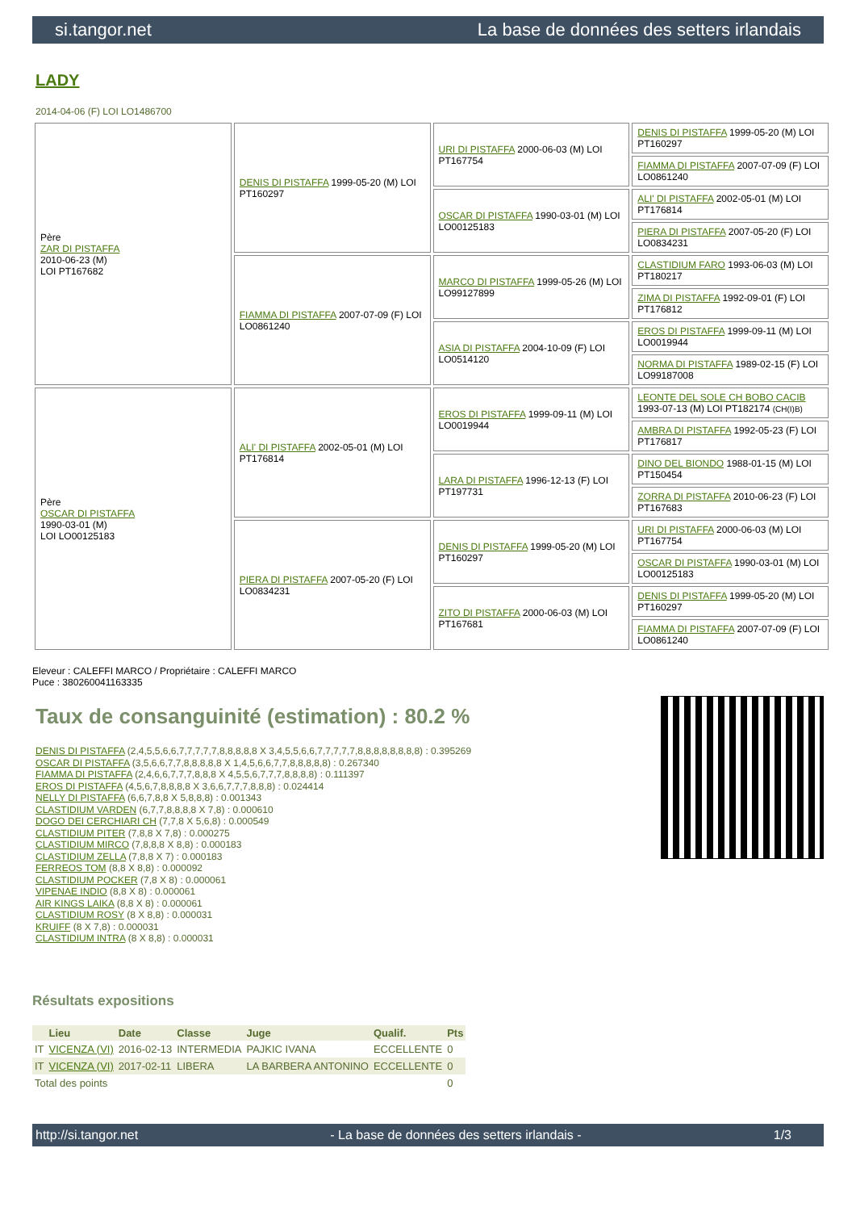si.tangor.net La base de données des setters irlandais
LADY
2014-04-06 (F) LOI LO1486700
| Père ZAR DI PISTAFFA 2010-06-23 (M) LOI PT167682 | DENIS DI PISTAFFA 1999-05-20 (M) LOI PT160297 | URI DI PISTAFFA 2000-06-03 (M) LOI PT167754 | DENIS DI PISTAFFA 1999-05-20 (M) LOI PT160297 |
| | | | FIAMMA DI PISTAFFA 2007-07-09 (F) LOI LO0861240 |
| | | OSCAR DI PISTAFFA 1990-03-01 (M) LOI LO00125183 | ALI' DI PISTAFFA 2002-05-01 (M) LOI PT176814 |
| | | | PIERA DI PISTAFFA 2007-05-20 (F) LOI LO0834231 |
| | FIAMMA DI PISTAFFA 2007-07-09 (F) LOI LO0861240 | MARCO DI PISTAFFA 1999-05-26 (M) LOI LO99127899 | CLASTIDIUM FARO 1993-06-03 (M) LOI PT180217 |
| | | | ZIMA DI PISTAFFA 1992-09-01 (F) LOI PT176812 |
| | | ASIA DI PISTAFFA 2004-10-09 (F) LOI LO0514120 | EROS DI PISTAFFA 1999-09-11 (M) LOI LO0019944 |
| | | | NORMA DI PISTAFFA 1989-02-15 (F) LOI LO99187008 |
| Père OSCAR DI PISTAFFA 1990-03-01 (M) LOI LO00125183 | ALI' DI PISTAFFA 2002-05-01 (M) LOI PT176814 | EROS DI PISTAFFA 1999-09-11 (M) LOI LO0019944 | LEONTE DEL SOLE CH BOBO CACIB 1993-07-13 (M) LOI PT182174 (CH(I)B) |
| | | | AMBRA DI PISTAFFA 1992-05-23 (F) LOI PT176817 |
| | | LARA DI PISTAFFA 1996-12-13 (F) LOI PT197731 | DINO DEL BIONDO 1988-01-15 (M) LOI PT150454 |
| | | | ZORRA DI PISTAFFA 2010-06-23 (F) LOI PT167683 |
| | PIERA DI PISTAFFA 2007-05-20 (F) LOI LO0834231 | DENIS DI PISTAFFA 1999-05-20 (M) LOI PT160297 | URI DI PISTAFFA 2000-06-03 (M) LOI PT167754 |
| | | | OSCAR DI PISTAFFA 1990-03-01 (M) LOI LO00125183 |
| | | ZITO DI PISTAFFA 2000-06-03 (M) LOI PT167681 | DENIS DI PISTAFFA 1999-05-20 (M) LOI PT160297 |
| | | | FIAMMA DI PISTAFFA 2007-07-09 (F) LOI LO0861240 |
Eleveur : CALEFFI MARCO / Propriétaire : CALEFFI MARCO
Puce : 380260041163335
Taux de consanguinité (estimation) : 80.2 %
DENIS DI PISTAFFA (2,4,5,5,6,6,7,7,7,7,7,8,8,8,8,8 X 3,4,5,5,6,6,7,7,7,7,7,8,8,8,8,8,8,8,8) : 0.395269
OSCAR DI PISTAFFA (3,5,6,6,7,7,8,8,8,8,8 X 1,4,5,6,6,7,7,8,8,8,8,8) : 0.267340
FIAMMA DI PISTAFFA (2,4,6,6,7,7,7,8,8,8 X 4,5,5,6,7,7,7,8,8,8,8) : 0.111397
EROS DI PISTAFFA (4,5,6,7,8,8,8,8 X 3,6,6,7,7,7,8,8,8) : 0.024414
NELLY DI PISTAFFA (6,6,7,8,8 X 5,8,8,8) : 0.001343
CLASTIDIUM VARDEN (6,7,7,8,8,8,8 X 7,8) : 0.000610
DOGO DEI CERCHIARI CH (7,7,8 X 5,6,8) : 0.000549
CLASTIDIUM PITER (7,8,8 X 7,8) : 0.000275
CLASTIDIUM MIRCO (7,8,8,8 X 8,8) : 0.000183
CLASTIDIUM ZELLA (7,8,8 X 7) : 0.000183
FERREOS TOM (8,8 X 8,8) : 0.000092
CLASTIDIUM POCKER (7,8 X 8) : 0.000061
VIPENAE INDIO (8,8 X 8) : 0.000061
AIR KINGS LAIKA (8,8 X 8) : 0.000061
CLASTIDIUM ROSY (8 X 8,8) : 0.000031
KRUIFF (8 X 7,8) : 0.000031
CLASTIDIUM INTRA (8 X 8,8) : 0.000031
Résultats expositions
| | Lieu | Date | Classe | Juge | Qualif. | Pts |
| --- | --- | --- | --- | --- | --- | --- |
| IT | VICENZA (VI) | 2016-02-13 | INTERMEDIA | PAJKIC IVANA | ECCELLENTE | 0 |
| IT | VICENZA (VI) | 2017-02-11 | LIBERA | LA BARBERA ANTONINO | ECCELLENTE | 0 |
| Total des points | | | | | | 0 |
http://si.tangor.net - La base de données des setters irlandais - 1/3